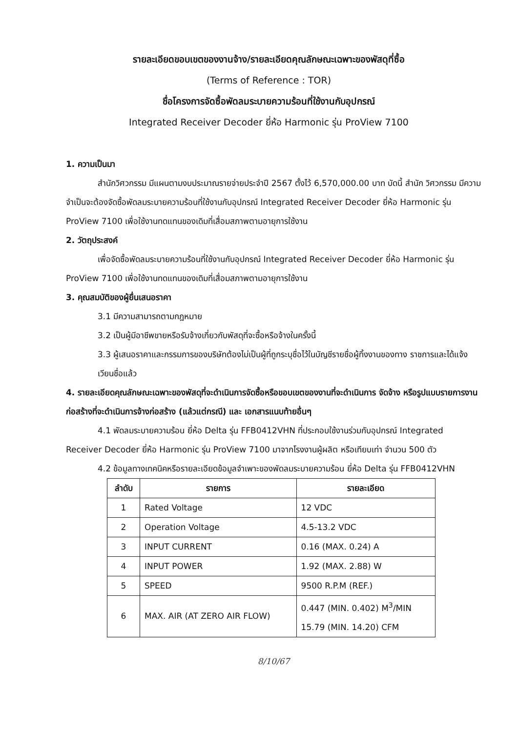รายละเอียดขอบเขตของงานจ้าง/รายละเอียดคุณลักษณะเฉพาะของพัสดุที่ซื้อ
(Terms of Reference : TOR)
ชื่อโครงการจัดซื้อพัดลมระบายความร้อนที่ใช้งานกับอุปกรณ์
Integrated Receiver Decoder ยี่ห้อ Harmonic รุ่น ProView 7100
1. ความเป็นมา
สำนักวิศวกรรม มีแผนตามงบประมาณรายจ่ายประจำปี 2567 ตั้งไว้ 6,570,000.00 บาท บัดนี้ สำนัก วิศวกรรม มีความจำเป็นจะต้องจัดซื้อพัดลมระบายความร้อนที่ใช้งานกับอุปกรณ์ Integrated Receiver Decoder ยี่ห้อ Harmonic รุ่น ProView 7100 เพื่อใช้งานทดแทนของเดิมที่เสื่อมสภาพตามอายุการใช้งาน
2. วัตถุประสงค์
เพื่อจัดซื้อพัดลมระบายความร้อนที่ใช้งานกับอุปกรณ์ Integrated Receiver Decoder ยี่ห้อ Harmonic รุ่น ProView 7100 เพื่อใช้งานทดแทนของเดิมที่เสื่อมสภาพตามอายุการใช้งาน
3. คุณสมบัติของผู้ยื่นเสนอราคา
3.1 มีความสามารถตามกฎหมาย
3.2 เป็นผู้มีอาชีพขายหรือรับจ้างเกี่ยวกับพัสดุที่จะซื้อหรือจ้างในครั้งนี้
3.3 ผู้เสนอราคาและกรรมการของบริษัทต้องไม่เป็นผู้ที่ถูกระบุชื่อไว้ในบัญชีรายชื่อผู้ทิ้งงานของทาง ราชการและได้แจ้งเวียนชื่อแล้ว
4. รายละเอียดคุณลักษณะเฉพาะของพัสดุที่จะดำเนินการจัดซื้อหรือขอบเขตของงานที่จะดำเนินการ จัดจ้าง หรือรูปแบบรายการงานก่อสร้างที่จะดำเนินการจ้างก่อสร้าง (แล้วแต่กรณี) และ เอกสารแนบท้ายอื่นๆ
4.1 พัดลมระบายความร้อน ยี่ห้อ Delta รุ่น FFB0412VHN ที่ประกอบใช้งานร่วมกับอุปกรณ์ Integrated Receiver Decoder ยี่ห้อ Harmonic รุ่น ProView 7100 มาจากโรงงานผู้ผลิต หรือเทียบเท่า จำนวน 500 ตัว
4.2 ข้อมูลทางเทคนิคหรือรายละเอียดข้อมูลจำเพาะของพัดลมระบายความร้อน ยี่ห้อ Delta รุ่น FFB0412VHN
| ลำดับ | รายการ | รายละเอียด |
| --- | --- | --- |
| 1 | Rated Voltage | 12 VDC |
| 2 | Operation Voltage | 4.5-13.2 VDC |
| 3 | INPUT CURRENT | 0.16 (MAX. 0.24) A |
| 4 | INPUT POWER | 1.92 (MAX. 2.88) W |
| 5 | SPEED | 9500 R.P.M (REF.) |
| 6 | MAX. AIR (AT ZERO AIR FLOW) | 0.447 (MIN. 0.402) M<sup>3</sup>/MIN 15.79 (MIN. 14.20) CFM |
8/10/67